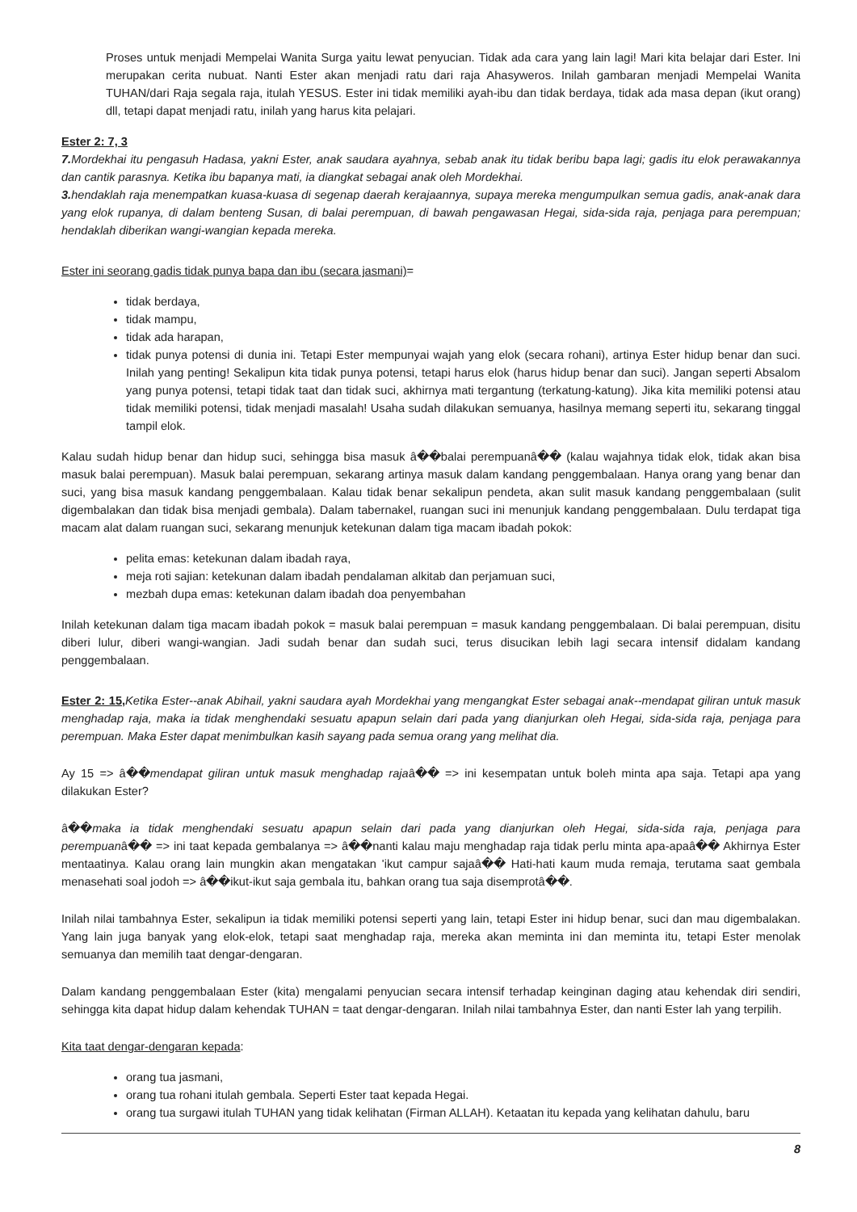Proses untuk menjadi Mempelai Wanita Surga yaitu lewat penyucian. Tidak ada cara yang lain lagi! Mari kita belajar dari Ester. Ini merupakan cerita nubuat. Nanti Ester akan menjadi ratu dari raja Ahasyweros. Inilah gambaran menjadi Mempelai Wanita TUHAN/dari Raja segala raja, itulah YESUS. Ester ini tidak memiliki ayah-ibu dan tidak berdaya, tidak ada masa depan (ikut orang) dll, tetapi dapat menjadi ratu, inilah yang harus kita pelajari.
Ester 2: 7, 3
7. Mordekhai itu pengasuh Hadasa, yakni Ester, anak saudara ayahnya, sebab anak itu tidak beribu bapa lagi; gadis itu elok perawakannya dan cantik parasnya. Ketika ibu bapanya mati, ia diangkat sebagai anak oleh Mordekhai.
3. hendaklah raja menempatkan kuasa-kuasa di segenap daerah kerajaannya, supaya mereka mengumpulkan semua gadis, anak-anak dara yang elok rupanya, di dalam benteng Susan, di balai perempuan, di bawah pengawasan Hegai, sida-sida raja, penjaga para perempuan; hendaklah diberikan wangi-wangian kepada mereka.
Ester ini seorang gadis tidak punya bapa dan ibu (secara jasmani)=
tidak berdaya,
tidak mampu,
tidak ada harapan,
tidak punya potensi di dunia ini. Tetapi Ester mempunyai wajah yang elok (secara rohani), artinya Ester hidup benar dan suci. Inilah yang penting! Sekalipun kita tidak punya potensi, tetapi harus elok (harus hidup benar dan suci). Jangan seperti Absalom yang punya potensi, tetapi tidak taat dan tidak suci, akhirnya mati tergantung (terkatung-katung). Jika kita memiliki potensi atau tidak memiliki potensi, tidak menjadi masalah! Usaha sudah dilakukan semuanya, hasilnya memang seperti itu, sekarang tinggal tampil elok.
Kalau sudah hidup benar dan hidup suci, sehingga bisa masuk â��balai perempuanâ�� (kalau wajahnya tidak elok, tidak akan bisa masuk balai perempuan). Masuk balai perempuan, sekarang artinya masuk dalam kandang penggembalaan. Hanya orang yang benar dan suci, yang bisa masuk kandang penggembalaan. Kalau tidak benar sekalipun pendeta, akan sulit masuk kandang penggembalaan (sulit digembalakan dan tidak bisa menjadi gembala). Dalam tabernakel, ruangan suci ini menunjuk kandang penggembalaan. Dulu terdapat tiga macam alat dalam ruangan suci, sekarang menunjuk ketekunan dalam tiga macam ibadah pokok:
pelita emas: ketekunan dalam ibadah raya,
meja roti sajian: ketekunan dalam ibadah pendalaman alkitab dan perjamuan suci,
mezbah dupa emas: ketekunan dalam ibadah doa penyembahan
Inilah ketekunan dalam tiga macam ibadah pokok = masuk balai perempuan = masuk kandang penggembalaan. Di balai perempuan, disitu diberi lulur, diberi wangi-wangian. Jadi sudah benar dan sudah suci, terus disucikan lebih lagi secara intensif didalam kandang penggembalaan.
Ester 2: 15, Ketika Ester--anak Abihail, yakni saudara ayah Mordekhai yang mengangkat Ester sebagai anak--mendapat giliran untuk masuk menghadap raja, maka ia tidak menghendaki sesuatu apapun selain dari pada yang dianjurkan oleh Hegai, sida-sida raja, penjaga para perempuan. Maka Ester dapat menimbulkan kasih sayang pada semua orang yang melihat dia.
Ay 15 => â��mendapat giliran untuk masuk menghadap rajaâ�� => ini kesempatan untuk boleh minta apa saja. Tetapi apa yang dilakukan Ester?
â��maka ia tidak menghendaki sesuatu apapun selain dari pada yang dianjurkan oleh Hegai, sida-sida raja, penjaga para perempuanâ�� => ini taat kepada gembalanya => â��nanti kalau maju menghadap raja tidak perlu minta apa-apaâ�� Akhirnya Ester mentaatinya. Kalau orang lain mungkin akan mengatakan 'ikut campur sajaâ�� Hati-hati kaum muda remaja, terutama saat gembala menasehati soal jodoh => â��ikut-ikut saja gembala itu, bahkan orang tua saja disemprotâ��.
Inilah nilai tambahnya Ester, sekalipun ia tidak memiliki potensi seperti yang lain, tetapi Ester ini hidup benar, suci dan mau digembalakan. Yang lain juga banyak yang elok-elok, tetapi saat menghadap raja, mereka akan meminta ini dan meminta itu, tetapi Ester menolak semuanya dan memilih taat dengar-dengaran.
Dalam kandang penggembalaan Ester (kita) mengalami penyucian secara intensif terhadap keinginan daging atau kehendak diri sendiri, sehingga kita dapat hidup dalam kehendak TUHAN = taat dengar-dengaran. Inilah nilai tambahnya Ester, dan nanti Ester lah yang terpilih.
Kita taat dengar-dengaran kepada:
orang tua jasmani,
orang tua rohani itulah gembala. Seperti Ester taat kepada Hegai.
orang tua surgawi itulah TUHAN yang tidak kelihatan (Firman ALLAH). Ketaatan itu kepada yang kelihatan dahulu, baru
8